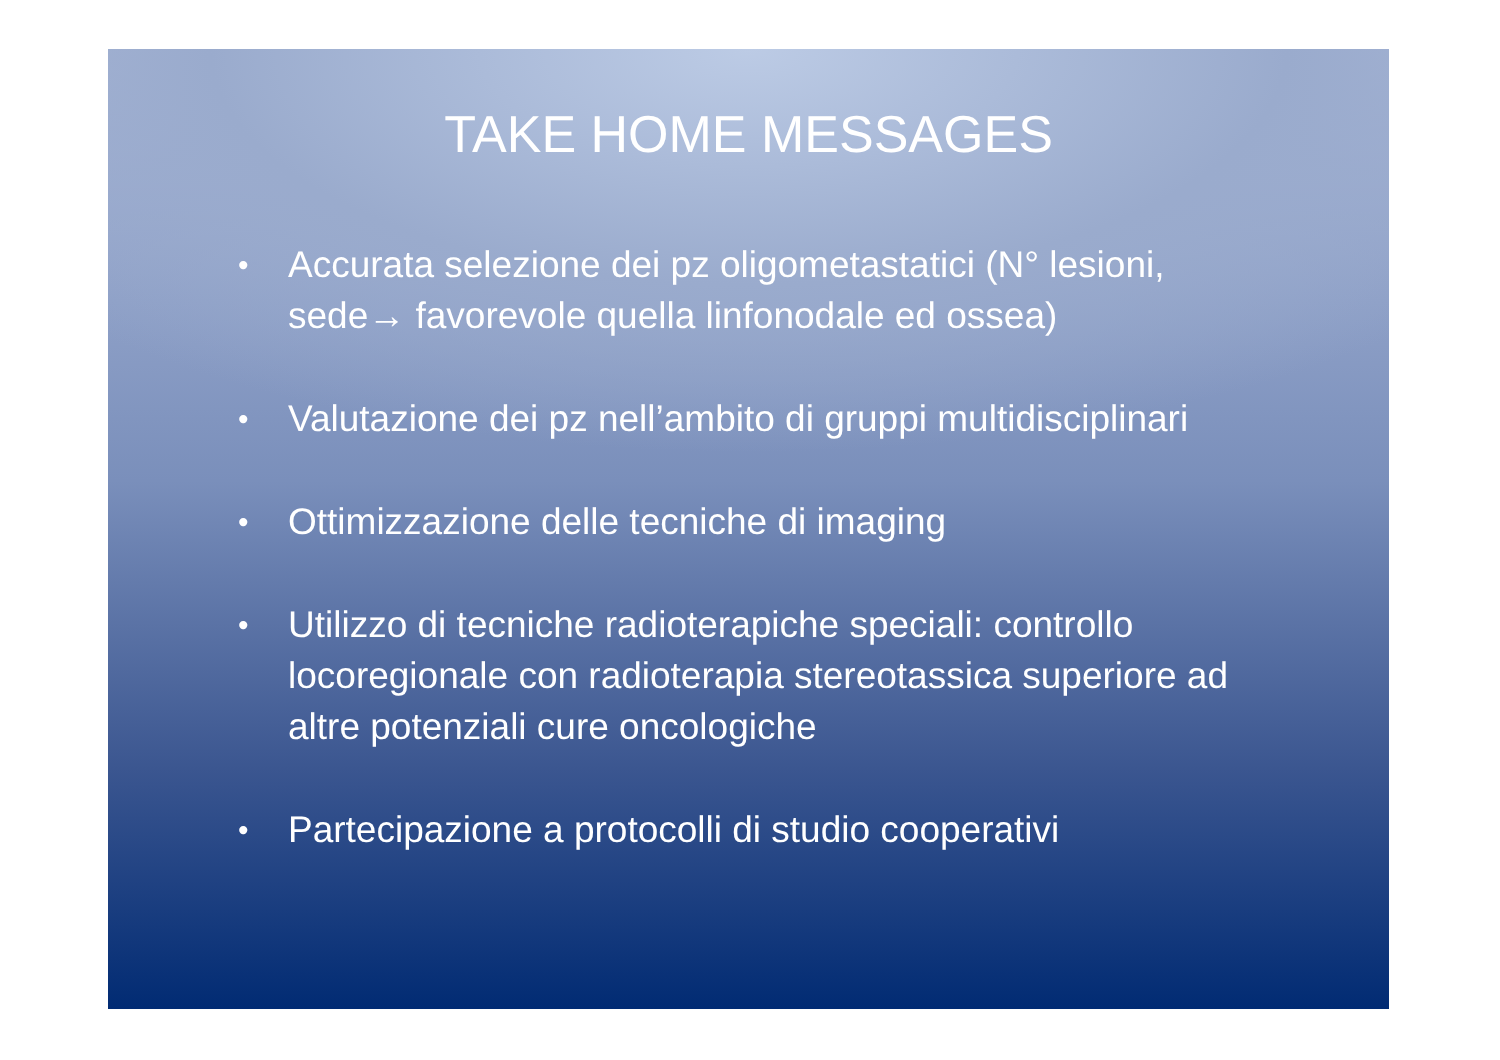TAKE HOME MESSAGES
• Accurata selezione dei pz oligometastatici (N° lesioni, sede→ favorevole quella linfonodale ed ossea)
• Valutazione dei pz nell’ambito di gruppi multidisciplinari
• Ottimizzazione delle tecniche di imaging
• Utilizzo di tecniche radioterapiche speciali: controllo locoregionale con radioterapia stereotassica superiore ad altre potenziali cure oncologiche
• Partecipazione a protocolli di studio cooperativi